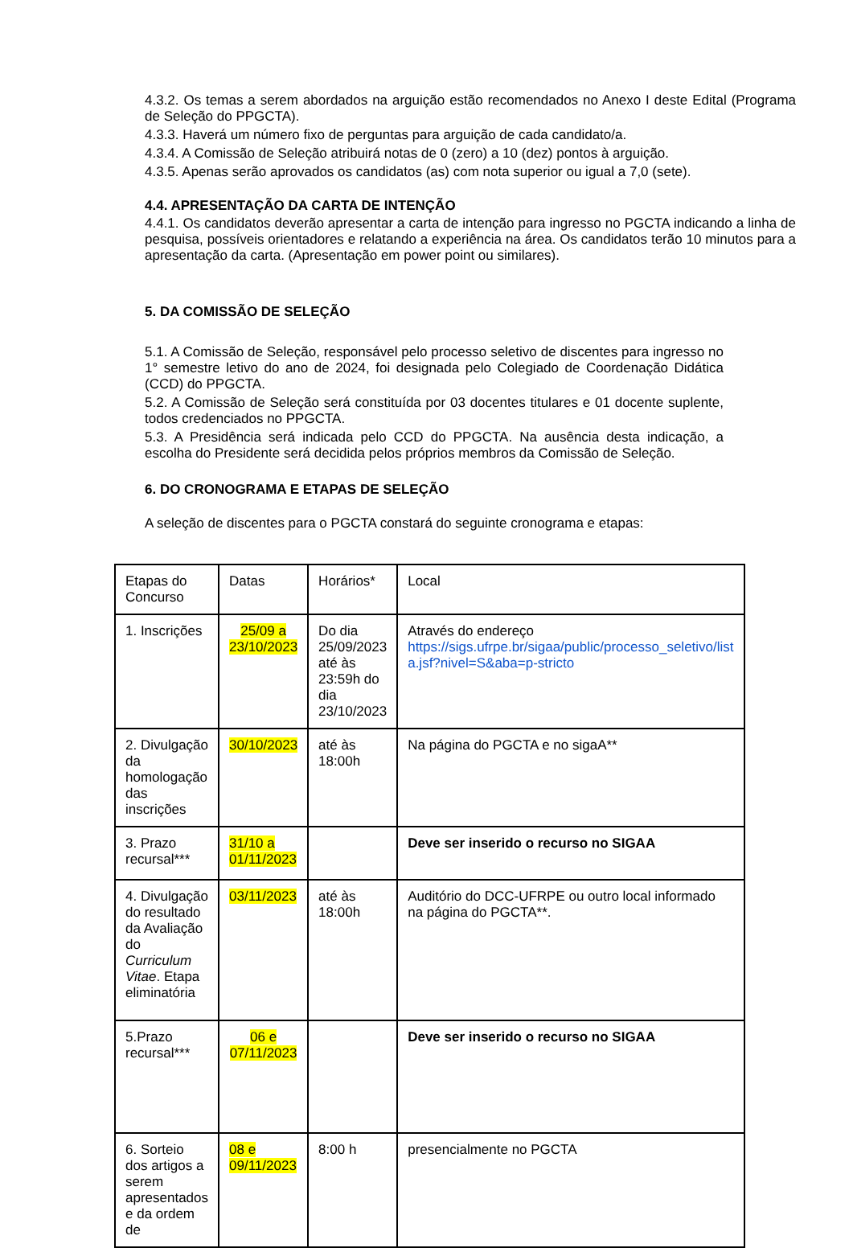4.3.2. Os temas a serem abordados na arguição estão recomendados no Anexo I deste Edital (Programa de Seleção do PPGCTA).
4.3.3. Haverá um número fixo de perguntas para arguição de cada candidato/a.
4.3.4. A Comissão de Seleção atribuirá notas de 0 (zero) a 10 (dez) pontos à arguição.
4.3.5. Apenas serão aprovados os candidatos (as) com nota superior ou igual a 7,0 (sete).
4.4. APRESENTAÇÃO DA CARTA DE INTENÇÃO
4.4.1. Os candidatos deverão apresentar a carta de intenção para ingresso no PGCTA indicando a linha de pesquisa, possíveis orientadores e relatando a experiência na área. Os candidatos terão 10 minutos para a apresentação da carta. (Apresentação em power point ou similares).
5. DA COMISSÃO DE SELEÇÃO
5.1. A Comissão de Seleção, responsável pelo processo seletivo de discentes para ingresso no 1° semestre letivo do ano de 2024, foi designada pelo Colegiado de Coordenação Didática (CCD) do PPGCTA.
5.2. A Comissão de Seleção será constituída por 03 docentes titulares e 01 docente suplente, todos credenciados no PPGCTA.
5.3. A Presidência será indicada pelo CCD do PPGCTA. Na ausência desta indicação, a escolha do Presidente será decidida pelos próprios membros da Comissão de Seleção.
6. DO CRONOGRAMA E ETAPAS DE SELEÇÃO
A seleção de discentes para o PGCTA constará do seguinte cronograma e etapas:
| Etapas do Concurso | Datas | Horários* | Local |
| 1. Inscrições | 25/09 a 23/10/2023 | Do dia 25/09/2023 até às 23:59h do dia 23/10/2023 | Através do endereço https://sigs.ufrpe.br/sigaa/public/processo_seletivo/list a.jsf?nivel=S&aba=p-stricto |
| 2. Divulgação da homologação das inscrições | 30/10/2023 | até às 18:00h | Na página do PGCTA e no sigaA** |
| 3. Prazo recursal*** | 31/10 a 01/11/2023 | | Deve ser inserido o recurso no SIGAA |
| 4. Divulgação do resultado da Avaliação do Curriculum Vitae . Etapa eliminatória | 03/11/2023 | até às 18:00h | Auditório do DCC-UFRPE ou outro local informado na página do PGCTA**. |
| 5.Prazo recursal*** | 06 e 07/11/2023 | | Deve ser inserido o recurso no SIGAA |
| 6. Sorteio dos artigos a serem apresentados e da ordem de | 08 e 09/11/2023 | 8:00 h | presencialmente no PGCTA |